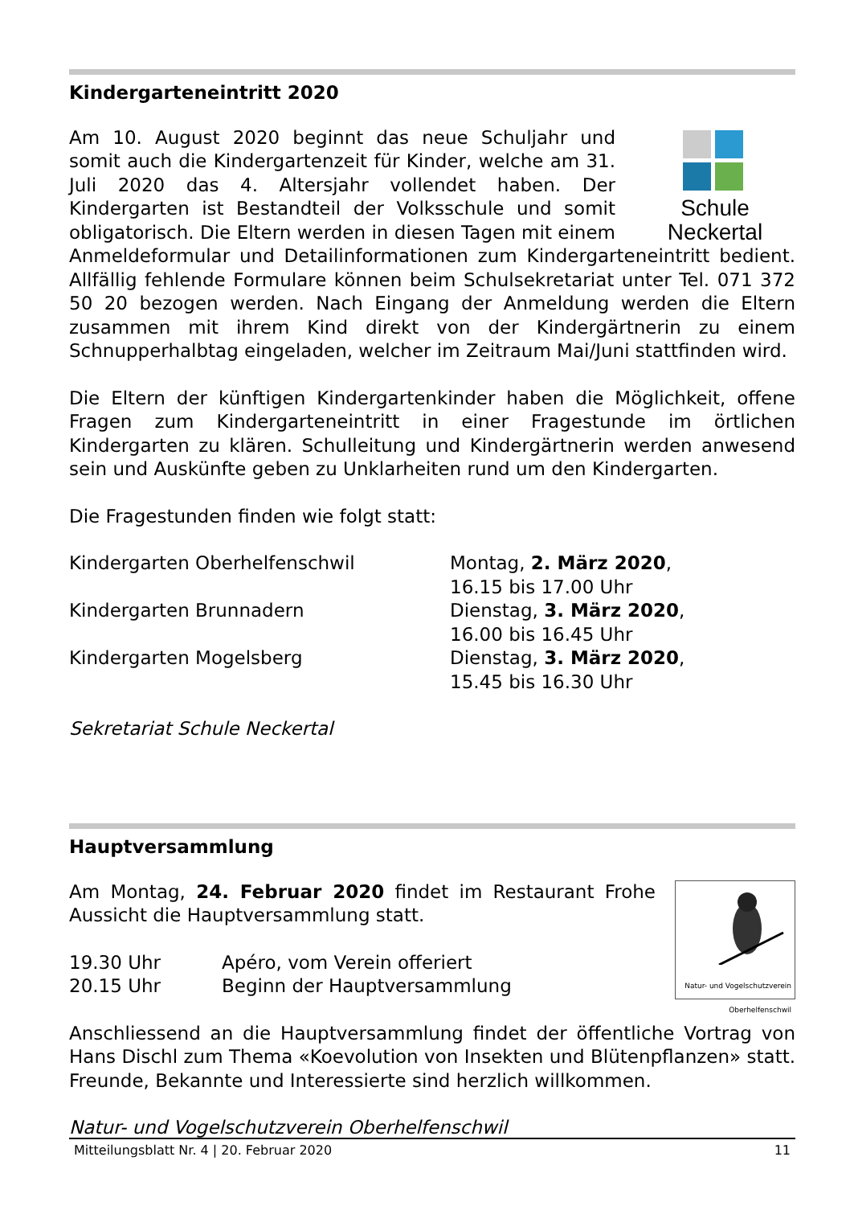Kindergarteneintritt 2020
Schule Neckertal
Am 10. August 2020 beginnt das neue Schuljahr und somit auch die Kindergartenzeit für Kinder, welche am 31. Juli 2020 das 4. Altersjahr vollendet haben. Der Kindergarten ist Bestandteil der Volksschule und somit obligatorisch. Die Eltern werden in diesen Tagen mit einem Anmeldeformular und Detailinformationen zum Kindergarteneintritt bedient. Allfällig fehlende Formulare können beim Schulsekretariat unter Tel. 071 372 50 20 bezogen werden. Nach Eingang der Anmeldung werden die Eltern zusammen mit ihrem Kind direkt von der Kindergärtnerin zu einem Schnupperhalbtag eingeladen, welcher im Zeitraum Mai/Juni stattfinden wird.
Die Eltern der künftigen Kindergartenkinder haben die Möglichkeit, offene Fragen zum Kindergarteneintritt in einer Fragestunde im örtlichen Kindergarten zu klären. Schulleitung und Kindergärtnerin werden anwesend sein und Auskünfte geben zu Unklarheiten rund um den Kindergarten.
Die Fragestunden finden wie folgt statt:
| Kindergarten Oberhelfenschwil | Montag, 2. März 2020 , 16.15 bis 17.00 Uhr |
| Kindergarten Brunnadern | Dienstag, 3. März 2020 , 16.00 bis 16.45 Uhr |
| Kindergarten Mogelsberg | Dienstag, 3. März 2020 , 15.45 bis 16.30 Uhr |
Sekretariat Schule Neckertal
Hauptversammlung
Natur- und Vogelschutzverein
Oberhelfenschwil
Am Montag, 24. Februar 2020 findet im Restaurant Frohe Aussicht die Hauptversammlung statt.
| 19.30 Uhr | Apéro, vom Verein offeriert |
| 20.15 Uhr | Beginn der Hauptversammlung |
Anschliessend an die Hauptversammlung findet der öffentliche Vortrag von Hans Dischl zum Thema «Koevolution von Insekten und Blütenpflanzen» statt. Freunde, Bekannte und Interessierte sind herzlich willkommen.
Natur- und Vogelschutzverein Oberhelfenschwil
Mitteilungsblatt Nr. 4 | 20. Februar 2020 11